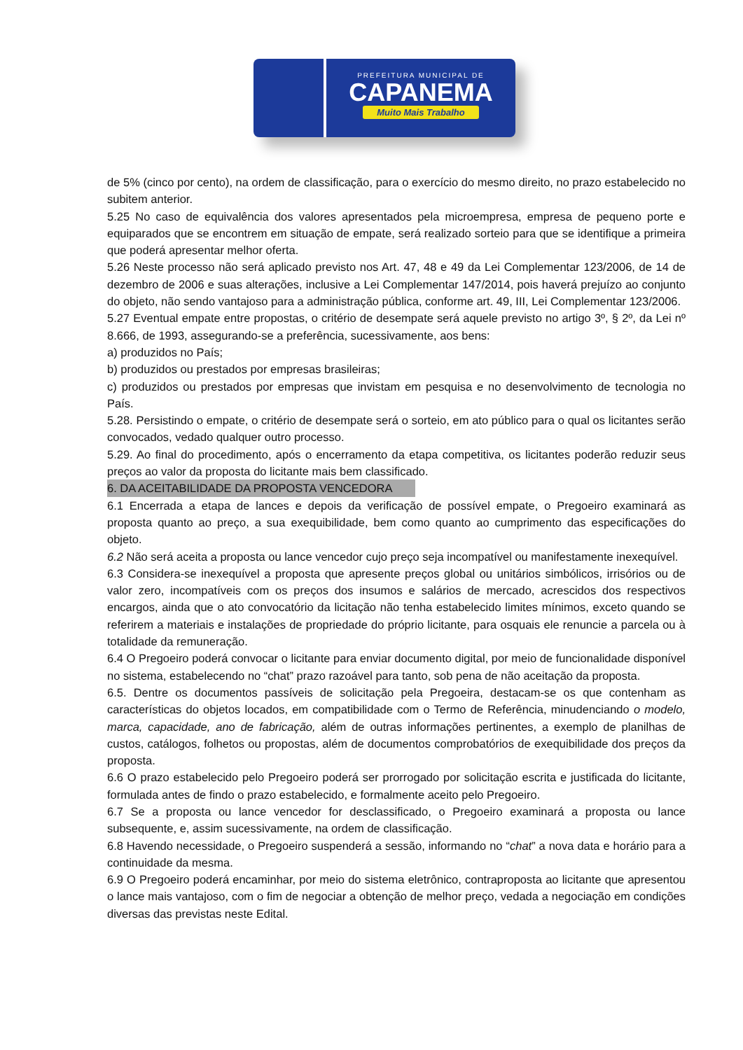PREFEITURA MUNICIPAL DE
CAPANEMA
Muito Mais Trabalho
de 5% (cinco por cento), na ordem de classificação, para o exercício do mesmo direito, no prazo estabelecido no subitem anterior.
5.25 No caso de equivalência dos valores apresentados pela microempresa, empresa de pequeno porte e equiparados que se encontrem em situação de empate, será realizado sorteio para que se identifique a primeira que poderá apresentar melhor oferta.
5.26 Neste processo não será aplicado previsto nos Art. 47, 48 e 49 da Lei Complementar 123/2006, de 14 de dezembro de 2006 e suas alterações, inclusive a Lei Complementar 147/2014, pois haverá prejuízo ao conjunto do objeto, não sendo vantajoso para a administração pública, conforme art. 49, III, Lei Complementar 123/2006.
5.27 Eventual empate entre propostas, o critério de desempate será aquele previsto no artigo 3º, § 2º, da Lei nº 8.666, de 1993, assegurando-se a preferência, sucessivamente, aos bens:
a) produzidos no País;
b) produzidos ou prestados por empresas brasileiras;
c) produzidos ou prestados por empresas que invistam em pesquisa e no desenvolvimento de tecnologia no País.
5.28. Persistindo o empate, o critério de desempate será o sorteio, em ato público para o qual os licitantes serão convocados, vedado qualquer outro processo.
5.29. Ao final do procedimento, após o encerramento da etapa competitiva, os licitantes poderão reduzir seus preços ao valor da proposta do licitante mais bem classificado.
6. DA ACEITABILIDADE DA PROPOSTA VENCEDORA
6.1 Encerrada a etapa de lances e depois da verificação de possível empate, o Pregoeiro examinará as proposta quanto ao preço, a sua exequibilidade, bem como quanto ao cumprimento das especificações do objeto.
6.2 Não será aceita a proposta ou lance vencedor cujo preço seja incompatível ou manifestamente inexequível.
6.3 Considera-se inexequível a proposta que apresente preços global ou unitários simbólicos, irrisórios ou de valor zero, incompatíveis com os preços dos insumos e salários de mercado, acrescidos dos respectivos encargos, ainda que o ato convocatório da licitação não tenha estabelecido limites mínimos, exceto quando se referirem a materiais e instalações de propriedade do próprio licitante, para osquais ele renuncie a parcela ou à totalidade da remuneração.
6.4 O Pregoeiro poderá convocar o licitante para enviar documento digital, por meio de funcionalidade disponível no sistema, estabelecendo no “chat” prazo razoável para tanto, sob pena de não aceitação da proposta.
6.5. Dentre os documentos passíveis de solicitação pela Pregoeira, destacam-se os que contenham as características do objetos locados, em compatibilidade com o Termo de Referência, minudenciando o modelo, marca, capacidade, ano de fabricação, além de outras informações pertinentes, a exemplo de planilhas de custos, catálogos, folhetos ou propostas, além de documentos comprobatórios de exequibilidade dos preços da proposta.
6.6 O prazo estabelecido pelo Pregoeiro poderá ser prorrogado por solicitação escrita e justificada do licitante, formulada antes de findo o prazo estabelecido, e formalmente aceito pelo Pregoeiro.
6.7 Se a proposta ou lance vencedor for desclassificado, o Pregoeiro examinará a proposta ou lance subsequente, e, assim sucessivamente, na ordem de classificação.
6.8 Havendo necessidade, o Pregoeiro suspenderá a sessão, informando no “chat” a nova data e horário para a continuidade da mesma.
6.9 O Pregoeiro poderá encaminhar, por meio do sistema eletrônico, contraproposta ao licitante que apresentou o lance mais vantajoso, com o fim de negociar a obtenção de melhor preço, vedada a negociação em condições diversas das previstas neste Edital.